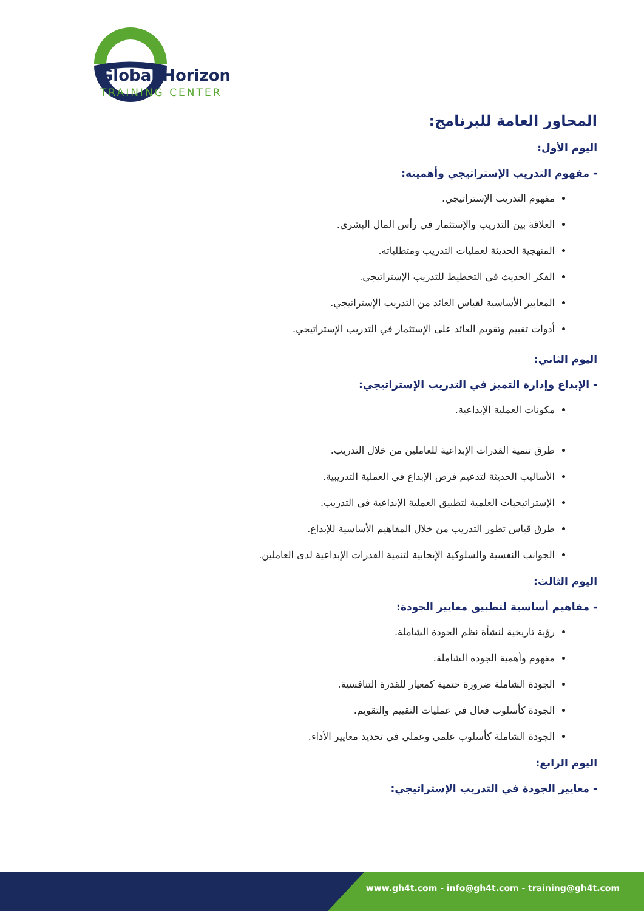Global Horizon
TRAINING CENTER
المحاور العامة للبرنامج:
اليوم الأول:
- مفهوم التدريب الإستراتيجي وأهميته:
مفهوم التدريب الإستراتيجي.
العلاقة بين التدريب والإستثمار في رأس المال البشري.
المنهجية الحديثة لعمليات التدريب ومتطلباته.
الفكر الحديث في التخطيط للتدريب الإستراتيجي.
المعايير الأساسية لقياس العائد من التدريب الإستراتيجي.
أدوات تقييم وتقويم العائد على الإستثمار في التدريب الإستراتيجي.
اليوم الثاني:
- الإبداع وإدارة التميز في التدريب الإستراتيجي:
مكونات العملية الإبداعية.
طرق تنمية القدرات الإبداعية للعاملين من خلال التدريب.
الأساليب الحديثة لتدعيم فرص الإبداع في العملية التدريبية.
الإستراتيجيات العلمية لتطبيق العملية الإبداعية في التدريب.
طرق قياس تطور التدريب من خلال المفاهيم الأساسية للإبداع.
الجوانب النفسية والسلوكية الإيجابية لتنمية القدرات الإبداعية لدى العاملين.
اليوم الثالث:
- مفاهيم أساسية لتطبيق معايير الجودة:
رؤية تاريخية لنشأة نظم الجودة الشاملة.
مفهوم وأهمية الجودة الشاملة.
الجودة الشاملة ضرورة حتمية كمعيار للقدرة التنافسية.
الجودة كأسلوب فعال في عمليات التقييم والتقويم.
الجودة الشاملة كأسلوب علمي وعملي في تحديد معايير الأداء.
اليوم الرابع:
- معايير الجودة في التدريب الإستراتيجي:
www.gh4t.com - info@gh4t.com - training@gh4t.com